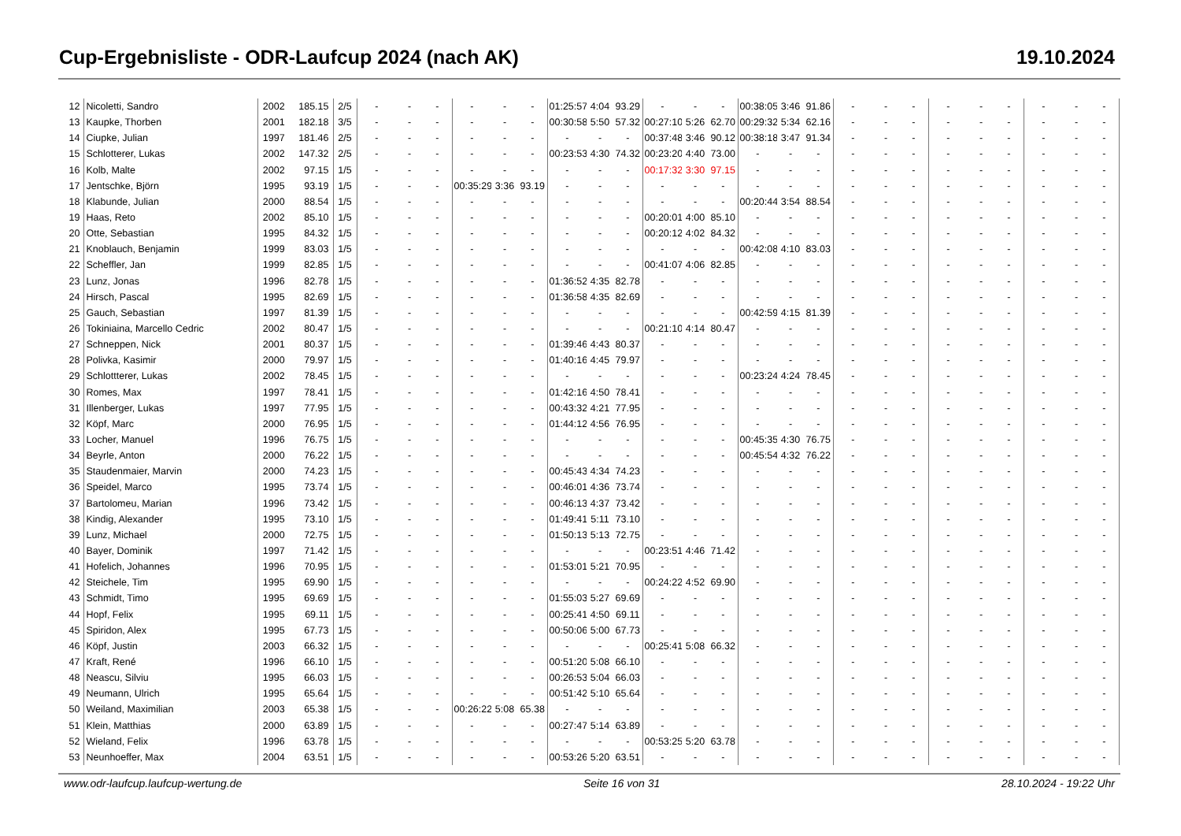Cup-Ergebnisliste - ODR-Laufcup 2024 (nach AK) 19.10.2024
| 12 | Nicoletti, Sandro | 2002 | 185.15 | 2/5 | - | - | - | - | - | - | 01:25:57 | 4:04 | 93.29 | - | - | - | 00:38:05 | 3:46 | 91.86 | - | - | - | - | - | - | - | - | - |
| 13 | Kaupke, Thorben | 2001 | 182.18 | 3/5 | - | - | - | - | - | - | 00:30:58 | 5:50 | 57.32 | 00:27:10 | 5:26 | 62.70 | 00:29:32 | 5:34 | 62.16 | - | - | - | - | - | - | - | - | - |
| 14 | Ciupke, Julian | 1997 | 181.46 | 2/5 | - | - | - | - | - | - | - | - | - | 00:37:48 | 3:46 | 90.12 | 00:38:18 | 3:47 | 91.34 | - | - | - | - | - | - | - | - | - |
| 15 | Schlotterer, Lukas | 2002 | 147.32 | 2/5 | - | - | - | - | - | - | 00:23:53 | 4:30 | 74.32 | 00:23:20 | 4:40 | 73.00 | - | - | - | - | - | - | - | - | - | - | - | - |
| 16 | Kolb, Malte | 2002 | 97.15 | 1/5 | - | - | - | - | - | - | - | - | - | 00:17:32 | 3:30 | 97.15 | - | - | - | - | - | - | - | - | - | - | - | - |
| 17 | Jentschke, Björn | 1995 | 93.19 | 1/5 | - | - | - | 00:35:29 | 3:36 | 93.19 | - | - | - | - | - | - | - | - | - | - | - | - | - | - | - | - | - | - |
| 18 | Klabunde, Julian | 2000 | 88.54 | 1/5 | - | - | - | - | - | - | - | - | - | - | - | - | 00:20:44 | 3:54 | 88.54 | - | - | - | - | - | - | - | - | - |
| 19 | Haas, Reto | 2002 | 85.10 | 1/5 | - | - | - | - | - | - | - | - | - | 00:20:01 | 4:00 | 85.10 | - | - | - | - | - | - | - | - | - | - | - | - |
| 20 | Otte, Sebastian | 1995 | 84.32 | 1/5 | - | - | - | - | - | - | - | - | - | 00:20:12 | 4:02 | 84.32 | - | - | - | - | - | - | - | - | - | - | - | - |
| 21 | Knoblauch, Benjamin | 1999 | 83.03 | 1/5 | - | - | - | - | - | - | - | - | - | - | - | - | 00:42:08 | 4:10 | 83.03 | - | - | - | - | - | - | - | - | - |
| 22 | Scheffler, Jan | 1999 | 82.85 | 1/5 | - | - | - | - | - | - | - | - | - | 00:41:07 | 4:06 | 82.85 | - | - | - | - | - | - | - | - | - | - | - | - |
| 23 | Lunz, Jonas | 1996 | 82.78 | 1/5 | - | - | - | - | - | - | 01:36:52 | 4:35 | 82.78 | - | - | - | - | - | - | - | - | - | - | - | - | - | - | - |
| 24 | Hirsch, Pascal | 1995 | 82.69 | 1/5 | - | - | - | - | - | - | 01:36:58 | 4:35 | 82.69 | - | - | - | - | - | - | - | - | - | - | - | - | - | - | - |
| 25 | Gauch, Sebastian | 1997 | 81.39 | 1/5 | - | - | - | - | - | - | - | - | - | - | - | - | 00:42:59 | 4:15 | 81.39 | - | - | - | - | - | - | - | - | - |
| 26 | Tokiniaina, Marcello Cedric | 2002 | 80.47 | 1/5 | - | - | - | - | - | - | - | - | - | 00:21:10 | 4:14 | 80.47 | - | - | - | - | - | - | - | - | - | - | - | - |
| 27 | Schneppen, Nick | 2001 | 80.37 | 1/5 | - | - | - | - | - | - | 01:39:46 | 4:43 | 80.37 | - | - | - | - | - | - | - | - | - | - | - | - | - | - | - |
| 28 | Polivka, Kasimir | 2000 | 79.97 | 1/5 | - | - | - | - | - | - | 01:40:16 | 4:45 | 79.97 | - | - | - | - | - | - | - | - | - | - | - | - | - | - | - |
| 29 | Schlottterer, Lukas | 2002 | 78.45 | 1/5 | - | - | - | - | - | - | - | - | - | - | - | - | 00:23:24 | 4:24 | 78.45 | - | - | - | - | - | - | - | - | - |
| 30 | Romes, Max | 1997 | 78.41 | 1/5 | - | - | - | - | - | - | 01:42:16 | 4:50 | 78.41 | - | - | - | - | - | - | - | - | - | - | - | - | - | - | - |
| 31 | Illenberger, Lukas | 1997 | 77.95 | 1/5 | - | - | - | - | - | - | 00:43:32 | 4:21 | 77.95 | - | - | - | - | - | - | - | - | - | - | - | - | - | - | - |
| 32 | Köpf, Marc | 2000 | 76.95 | 1/5 | - | - | - | - | - | - | 01:44:12 | 4:56 | 76.95 | - | - | - | - | - | - | - | - | - | - | - | - | - | - | - |
| 33 | Locher, Manuel | 1996 | 76.75 | 1/5 | - | - | - | - | - | - | - | - | - | - | - | - | 00:45:35 | 4:30 | 76.75 | - | - | - | - | - | - | - | - | - |
| 34 | Beyrle, Anton | 2000 | 76.22 | 1/5 | - | - | - | - | - | - | - | - | - | - | - | - | 00:45:54 | 4:32 | 76.22 | - | - | - | - | - | - | - | - | - |
| 35 | Staudenmaier, Marvin | 2000 | 74.23 | 1/5 | - | - | - | - | - | - | 00:45:43 | 4:34 | 74.23 | - | - | - | - | - | - | - | - | - | - | - | - | - | - | - |
| 36 | Speidel, Marco | 1995 | 73.74 | 1/5 | - | - | - | - | - | - | 00:46:01 | 4:36 | 73.74 | - | - | - | - | - | - | - | - | - | - | - | - | - | - | - |
| 37 | Bartolomeu, Marian | 1996 | 73.42 | 1/5 | - | - | - | - | - | - | 00:46:13 | 4:37 | 73.42 | - | - | - | - | - | - | - | - | - | - | - | - | - | - | - |
| 38 | Kindig, Alexander | 1995 | 73.10 | 1/5 | - | - | - | - | - | - | 01:49:41 | 5:11 | 73.10 | - | - | - | - | - | - | - | - | - | - | - | - | - | - | - |
| 39 | Lunz, Michael | 2000 | 72.75 | 1/5 | - | - | - | - | - | - | 01:50:13 | 5:13 | 72.75 | - | - | - | - | - | - | - | - | - | - | - | - | - | - | - |
| 40 | Bayer, Dominik | 1997 | 71.42 | 1/5 | - | - | - | - | - | - | - | - | - | 00:23:51 | 4:46 | 71.42 | - | - | - | - | - | - | - | - | - | - | - | - |
| 41 | Hofelich, Johannes | 1996 | 70.95 | 1/5 | - | - | - | - | - | - | 01:53:01 | 5:21 | 70.95 | - | - | - | - | - | - | - | - | - | - | - | - | - | - | - |
| 42 | Steichele, Tim | 1995 | 69.90 | 1/5 | - | - | - | - | - | - | - | - | - | 00:24:22 | 4:52 | 69.90 | - | - | - | - | - | - | - | - | - | - | - | - |
| 43 | Schmidt, Timo | 1995 | 69.69 | 1/5 | - | - | - | - | - | - | 01:55:03 | 5:27 | 69.69 | - | - | - | - | - | - | - | - | - | - | - | - | - | - | - |
| 44 | Hopf, Felix | 1995 | 69.11 | 1/5 | - | - | - | - | - | - | 00:25:41 | 4:50 | 69.11 | - | - | - | - | - | - | - | - | - | - | - | - | - | - | - |
| 45 | Spiridon, Alex | 1995 | 67.73 | 1/5 | - | - | - | - | - | - | 00:50:06 | 5:00 | 67.73 | - | - | - | - | - | - | - | - | - | - | - | - | - | - | - |
| 46 | Köpf, Justin | 2003 | 66.32 | 1/5 | - | - | - | - | - | - | - | - | - | 00:25:41 | 5:08 | 66.32 | - | - | - | - | - | - | - | - | - | - | - | - |
| 47 | Kraft, René | 1996 | 66.10 | 1/5 | - | - | - | - | - | - | 00:51:20 | 5:08 | 66.10 | - | - | - | - | - | - | - | - | - | - | - | - | - | - | - |
| 48 | Neascu, Silviu | 1995 | 66.03 | 1/5 | - | - | - | - | - | - | 00:26:53 | 5:04 | 66.03 | - | - | - | - | - | - | - | - | - | - | - | - | - | - | - |
| 49 | Neumann, Ulrich | 1995 | 65.64 | 1/5 | - | - | - | - | - | - | 00:51:42 | 5:10 | 65.64 | - | - | - | - | - | - | - | - | - | - | - | - | - | - | - |
| 50 | Weiland, Maximilian | 2003 | 65.38 | 1/5 | - | - | - | 00:26:22 | 5:08 | 65.38 | - | - | - | - | - | - | - | - | - | - | - | - | - | - | - | - | - | - |
| 51 | Klein, Matthias | 2000 | 63.89 | 1/5 | - | - | - | - | - | - | 00:27:47 | 5:14 | 63.89 | - | - | - | - | - | - | - | - | - | - | - | - | - | - | - |
| 52 | Wieland, Felix | 1996 | 63.78 | 1/5 | - | - | - | - | - | - | - | - | - | 00:53:25 | 5:20 | 63.78 | - | - | - | - | - | - | - | - | - | - | - | - |
| 53 | Neunhoeffer, Max | 2004 | 63.51 | 1/5 | - | - | - | - | - | - | 00:53:26 | 5:20 | 63.51 | - | - | - | - | - | - | - | - | - | - | - | - | - | - | - |
www.odr-laufcup.laufcup-wertung.de Seite 16 von 31 28.10.2024 - 19:22 Uhr